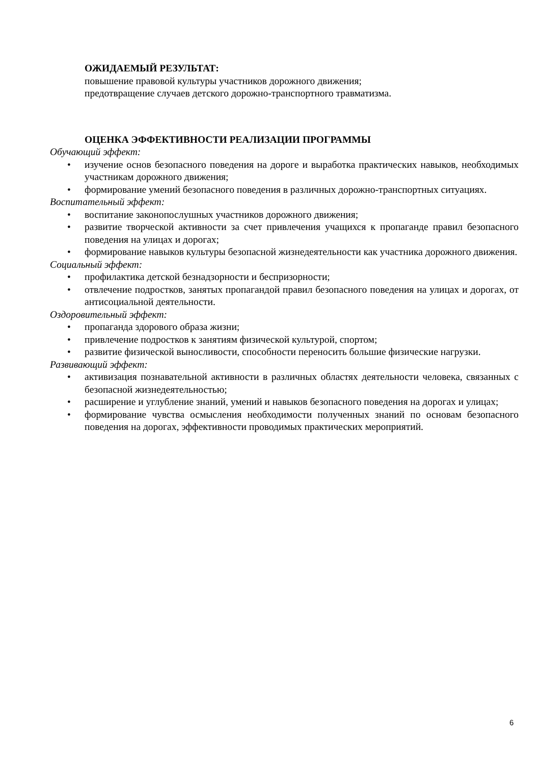ОЖИДАЕМЫЙ РЕЗУЛЬТАТ:
повышение правовой культуры участников дорожного движения;
предотвращение случаев детского дорожно-транспортного травматизма.
ОЦЕНКА ЭФФЕКТИВНОСТИ РЕАЛИЗАЦИИ ПРОГРАММЫ
Обучающий эффект:
• изучение основ безопасного поведения на дороге и выработка практических навыков, необходимых участникам дорожного движения;
• формирование умений безопасного поведения в различных дорожно-транспортных ситуациях.
Воспитательный эффект:
• воспитание законопослушных участников дорожного движения;
• развитие творческой активности за счет привлечения учащихся к пропаганде правил безопасного поведения на улицах и дорогах;
• формирование навыков культуры безопасной жизнедеятельности как участника дорожного движения.
Социальный эффект:
• профилактика детской безнадзорности и беспризорности;
• отвлечение подростков, занятых пропагандой правил безопасного поведения на улицах и дорогах, от антисоциальной деятельности.
Оздоровительный эффект:
• пропаганда здорового образа жизни;
• привлечение подростков к занятиям физической культурой, спортом;
• развитие физической выносливости, способности переносить большие физические нагрузки.
Развивающий эффект:
• активизация познавательной активности в различных областях деятельности человека, связанных с безопасной жизнедеятельностью;
• расширение и углубление знаний, умений и навыков безопасного поведения на дорогах и улицах;
• формирование чувства осмысления необходимости полученных знаний по основам безопасного поведения на дорогах, эффективности проводимых практических мероприятий.
6